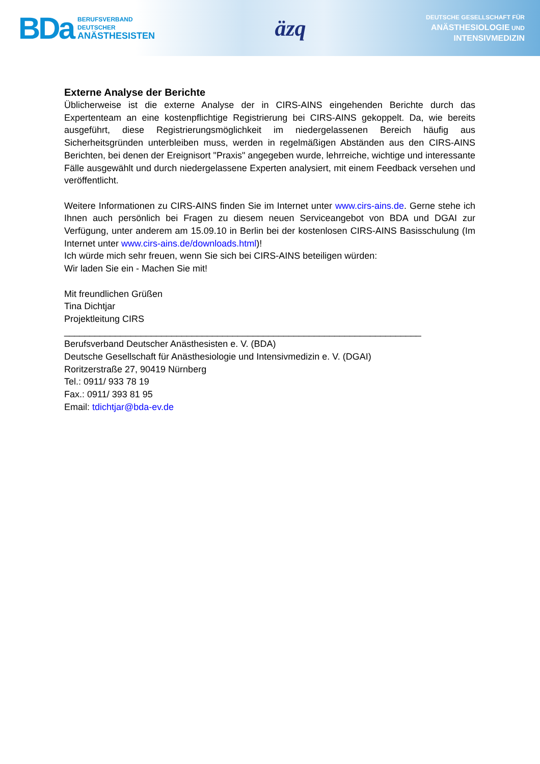BDa
BERUFSVERBAND
DEUTSCHER
ANÄSTHESISTEN
äzq
DEUTSCHE GESELLSCHAFT FÜR
ANÄSTHESIOLOGIE UND
INTENSIVMEDIZIN
Externe Analyse der Berichte
Üblicherweise ist die externe Analyse der in CIRS-AINS eingehenden Berichte durch das Expertenteam an eine kostenpflichtige Registrierung bei CIRS-AINS gekoppelt. Da, wie bereits ausgeführt, diese Registrierungsmöglichkeit im niedergelassenen Bereich häufig aus Sicherheitsgründen unterbleiben muss, werden in regelmäßigen Abständen aus den CIRS-AINS Berichten, bei denen der Ereignisort "Praxis" angegeben wurde, lehrreiche, wichtige und interessante Fälle ausgewählt und durch niedergelassene Experten analysiert, mit einem Feedback versehen und veröffentlicht.
Weitere Informationen zu CIRS-AINS finden Sie im Internet unter www.cirs-ains.de. Gerne stehe ich Ihnen auch persönlich bei Fragen zu diesem neuen Serviceangebot von BDA und DGAI zur Verfügung, unter anderem am 15.09.10 in Berlin bei der kostenlosen CIRS-AINS Basisschulung (Im Internet unter www.cirs-ains.de/downloads.html)!
Ich würde mich sehr freuen, wenn Sie sich bei CIRS-AINS beteiligen würden:
Wir laden Sie ein - Machen Sie mit!
Mit freundlichen Grüßen
Tina Dichtjar
Projektleitung CIRS
______________________________________________________________________
Berufsverband Deutscher Anästhesisten e. V. (BDA)
Deutsche Gesellschaft für Anästhesiologie und Intensivmedizin e. V. (DGAI)
Roritzerstraße 27, 90419 Nürnberg
Tel.: 0911/ 933 78 19
Fax.: 0911/ 393 81 95
Email: tdichtjar@bda-ev.de